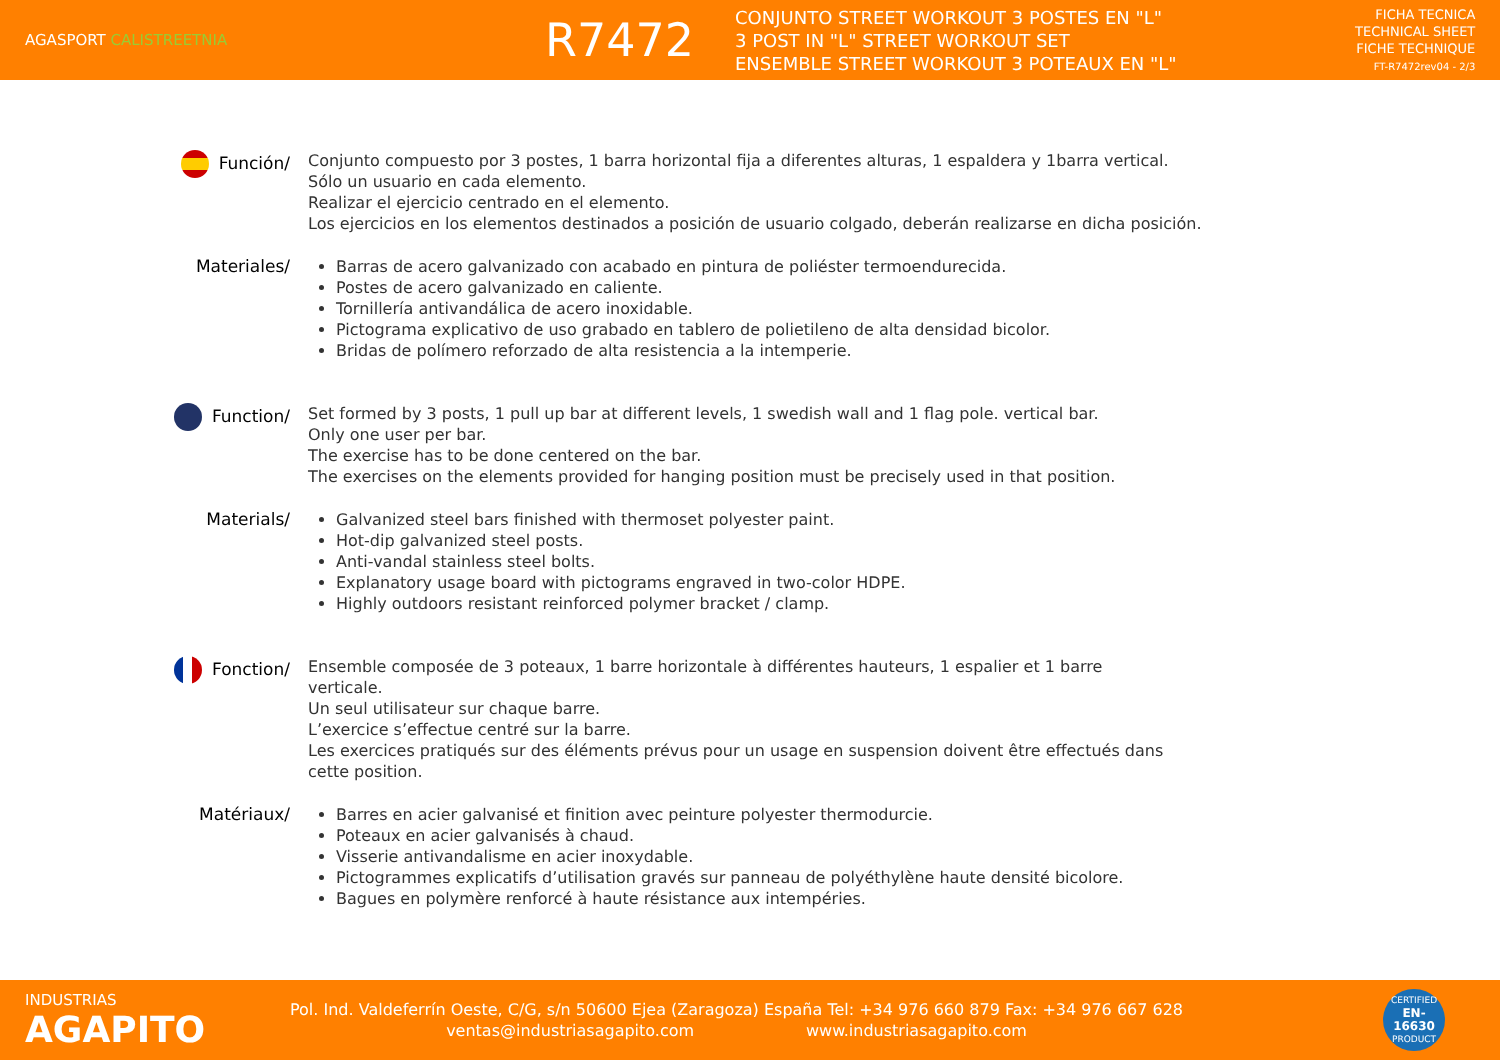AGASPORT CALISTREETNIA
R7472
CONJUNTO STREET WORKOUT 3 POSTES EN "L"
3 POST IN "L" STREET WORKOUT SET
ENSEMBLE STREET WORKOUT 3 POTEAUX EN "L"
FICHA TECNICA
TECHNICAL SHEET
FICHE TECHNIQUE
FT-R7472rev04 - 2/3
Función/ Conjunto compuesto por 3 postes, 1 barra horizontal fija a diferentes alturas, 1 espaldera y 1barra vertical.
Sólo un usuario en cada elemento.
Realizar el ejercicio centrado en el elemento.
Los ejercicios en los elementos destinados a posición de usuario colgado, deberán realizarse en dicha posición.
Materiales/ Barras de acero galvanizado con acabado en pintura de poliéster termoendurecida.
Postes de acero galvanizado en caliente.
Tornillería antivandálica de acero inoxidable.
Pictograma explicativo de uso grabado en tablero de polietileno de alta densidad bicolor.
Bridas de polímero reforzado de alta resistencia a la intemperie.
Function/ Set formed by 3 posts, 1 pull up bar at different levels, 1 swedish wall and 1 flag pole. vertical bar.
Only one user per bar.
The exercise has to be done centered on the bar.
The exercises on the elements provided for hanging position must be precisely used in that position.
Materials/ Galvanized steel bars finished with thermoset polyester paint.
Hot-dip galvanized steel posts.
Anti-vandal stainless steel bolts.
Explanatory usage board with pictograms engraved in two-color HDPE.
Highly outdoors resistant reinforced polymer bracket / clamp.
Fonction/ Ensemble composée de 3 poteaux, 1 barre horizontale à différentes hauteurs, 1 espalier et 1 barre verticale.
Un seul utilisateur sur chaque barre.
L’exercice s’effectue centré sur la barre.
Les exercices pratiqués sur des éléments prévus pour un usage en suspension doivent être effectués dans cette position.
Matériaux/ Barres en acier galvanisé et finition avec peinture polyester thermodurcie.
Poteaux en acier galvanisés à chaud.
Visserie antivandalisme en acier inoxydable.
Pictogrammes explicatifs d’utilisation gravés sur panneau de polyéthylène haute densité bicolore.
Bagues en polymère renforcé à haute résistance aux intempéries.
INDUSTRIAS
AGAPITO
Pol. Ind. Valdeferrín Oeste, C/G, s/n 50600 Ejea (Zaragoza) España Tel: +34 976 660 879 Fax: +34 976 667 628
ventas@industriasagapito.com www.industriasagapito.com
CERTIFIED
EN-16630
PRODUCT